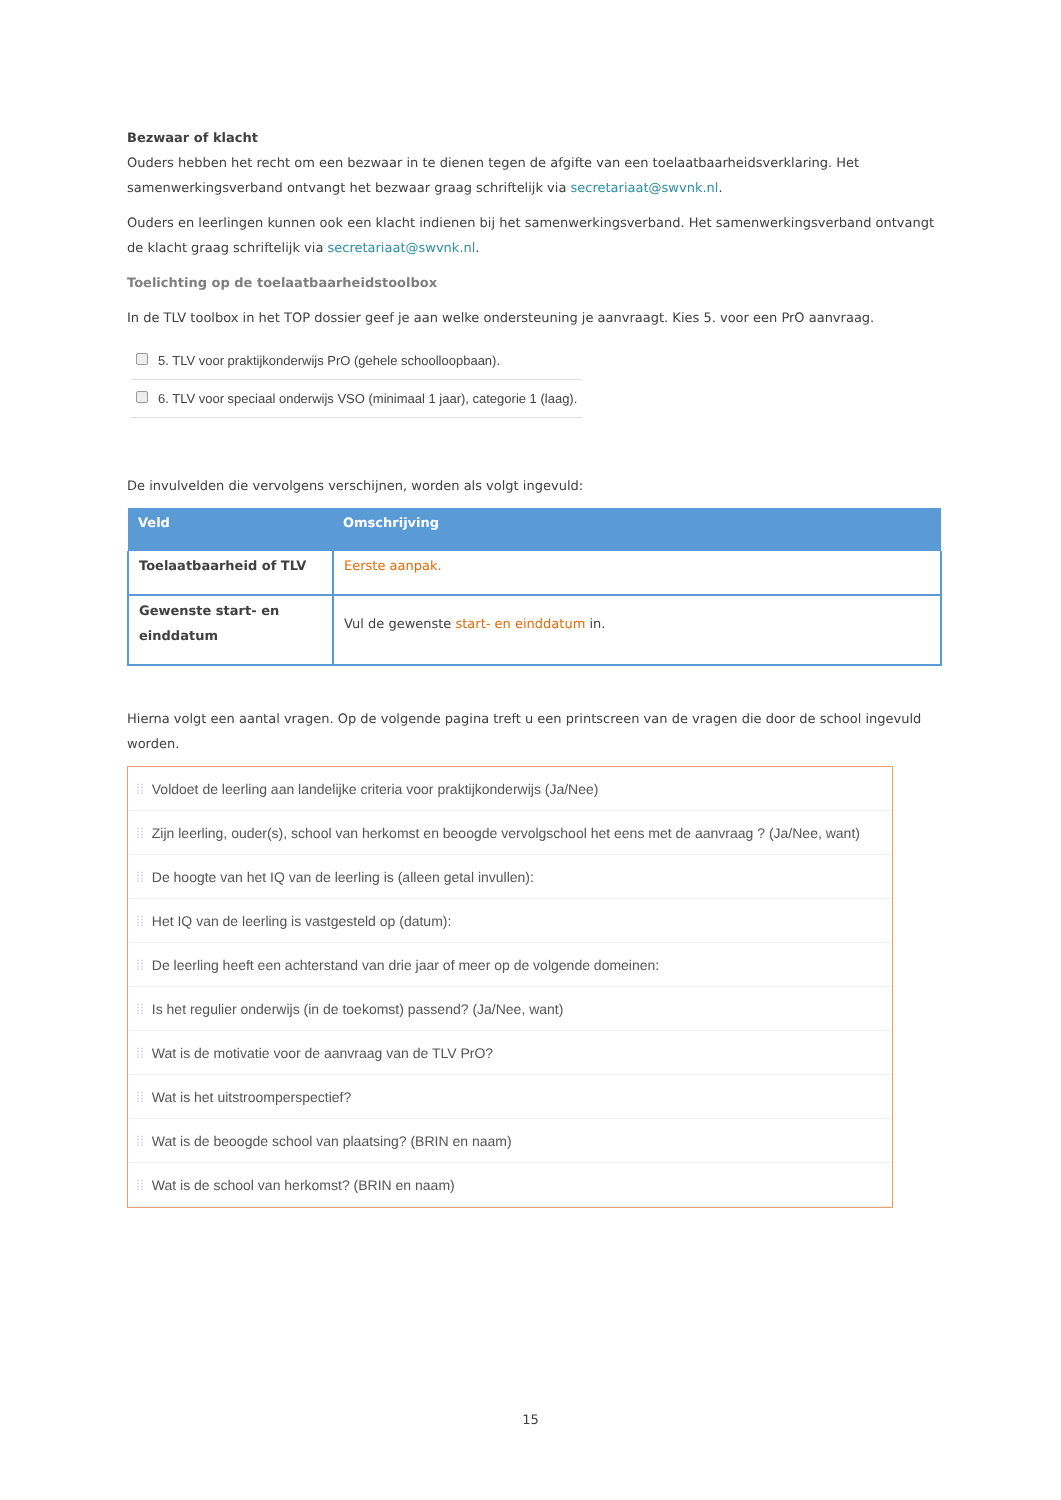Bezwaar of klacht
Ouders hebben het recht om een bezwaar in te dienen tegen de afgifte van een toelaatbaarheidsverklaring. Het samenwerkingsverband ontvangt het bezwaar graag schriftelijk via secretariaat@swvnk.nl.
Ouders en leerlingen kunnen ook een klacht indienen bij het samenwerkingsverband. Het samenwerkingsverband ontvangt de klacht graag schriftelijk via secretariaat@swvnk.nl.
Toelichting op de toelaatbaarheidstoolbox
In de TLV toolbox in het TOP dossier geef je aan welke ondersteuning je aanvraagt. Kies 5. voor een PrO aanvraag.
| | 5. TLV voor praktijkonderwijs PrO (gehele schoolloopbaan). |
| | 6. TLV voor speciaal onderwijs VSO (minimaal 1 jaar), categorie 1 (laag). |
De invulvelden die vervolgens verschijnen, worden als volgt ingevuld:
| Veld | Omschrijving |
| --- | --- |
| Toelaatbaarheid of TLV | Eerste aanpak. |
| Gewenste start- en einddatum | Vul de gewenste start- en einddatum in. |
Hierna volgt een aantal vragen. Op de volgende pagina treft u een printscreen van de vragen die door de school ingevuld worden.
⁞⁞ Voldoet de leerling aan landelijke criteria voor praktijkonderwijs (Ja/Nee)
⁞⁞ Zijn leerling, ouder(s), school van herkomst en beoogde vervolgschool het eens met de aanvraag ? (Ja/Nee, want)
⁞⁞ De hoogte van het IQ van de leerling is (alleen getal invullen):
⁞⁞ Het IQ van de leerling is vastgesteld op (datum):
⁞⁞ De leerling heeft een achterstand van drie jaar of meer op de volgende domeinen:
⁞⁞ Is het regulier onderwijs (in de toekomst) passend? (Ja/Nee, want)
⁞⁞ Wat is de motivatie voor de aanvraag van de TLV PrO?
⁞⁞ Wat is het uitstroomperspectief?
⁞⁞ Wat is de beoogde school van plaatsing? (BRIN en naam)
⁞⁞ Wat is de school van herkomst? (BRIN en naam)
15